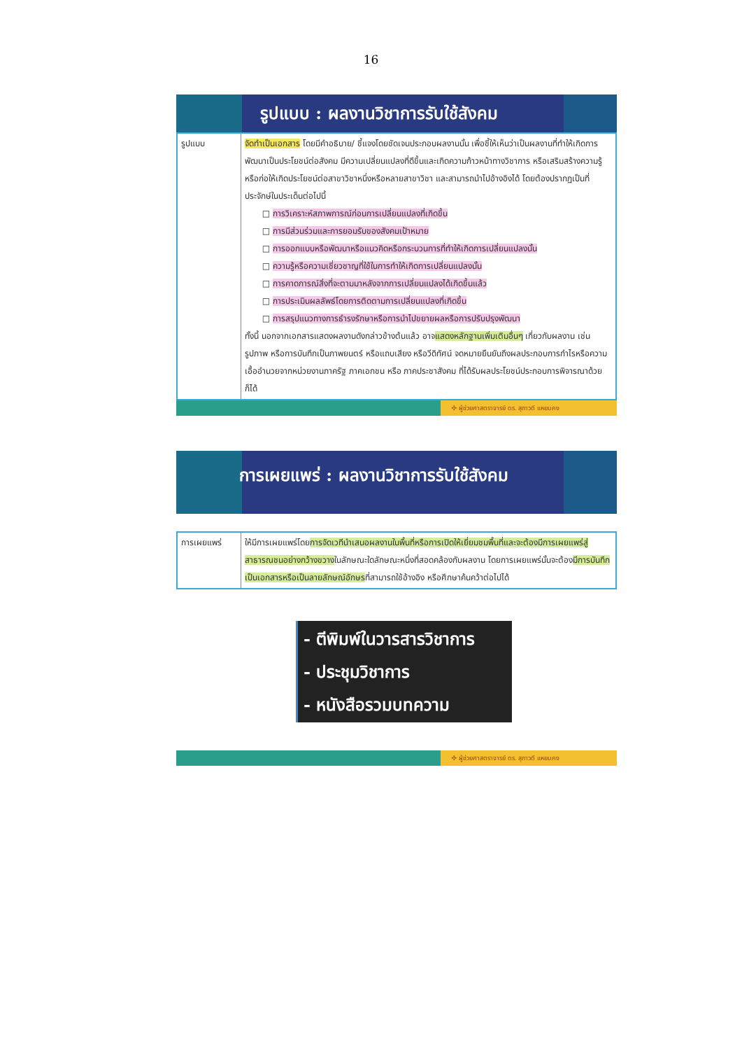16
รูปแบบ : ผลงานวิชาการรับใช้สังคม
| รูปแบบ | จัดทำเป็นเอกสาร โดยมีคำอธิบาย/ ชี้แจงโดยชัดเจนประกอบผลงานนั้น เพื่อชี้ให้เห็นว่าเป็นผลงานที่ทำให้เกิดการพัฒนาเป็นประโยชน์ต่อสังคม มีความเปลี่ยนแปลงที่ดีขึ้นและเกิดความก้าวหน้าทางวิชาการ หรือเสริมสร้างความรู้หรือก่อให้เกิดประโยชน์ต่อสาขาวิชาหนึ่งหรือหลายสาขาวิชา และสามารถนำไปอ้างอิงได้ โดยต้องปรากฏเป็นที่ประจักษ์ในประเด็นต่อไปนี้ การวิเคราะห์สภาพการณ์ก่อนการเปลี่ยนแปลงที่เกิดขึ้น การมีส่วนร่วมและการยอมรับของสังคมเป้าหมาย การออกแบบหรือพัฒนาหรือแนวคิดหรือกระบวนการที่ทำให้เกิดการเปลี่ยนแปลงนั้น ความรู้หรือความเชี่ยวชาญที่ใช้ในการทำให้เกิดการเปลี่ยนแปลงนั้น การคาดการณ์สิ่งที่จะตามมาหลังจากการเปลี่ยนแปลงได้เกิดขึ้นแล้ว การประเมินผลลัพธ์โดยการติดตามการเปลี่ยนแปลงที่เกิดขึ้น การสรุปแนวทางการธำรงรักษาหรือการนำไปขยายผลหรือการปรับปรุงพัฒนา ทั้งนี้ นอกจากเอกสารแสดงผลงานดังกล่าวข้างต้นแล้ว อาจ แสดงหลักฐานเพิ่มเติมอื่นๆ เกี่ยวกับผลงาน เช่น รูปภาพ หรือการบันทึกเป็นภาพยนตร์ หรือแถบเสียง หรือวีดิทัศน์ จดหมายยืนยันถึงผลประกอบการกำไรหรือความเอื้ออำนวยจากหน่วยงานภาครัฐ ภาคเอกชน หรือ ภาคประชาสังคม ที่ได้รับผลประโยชน์ประกอบการพิจารณาด้วยก็ได้ |
✣ ผู้ช่วยศาสตราจารย์ ดร. สุภาวดี แหยมคง
การเผยแพร่ : ผลงานวิชาการรับใช้สังคม
| การเผยแพร่ | ให้มีการเผยแพร่โดย การจัดเวทีนำเสนอผลงานในพื้นที่หรือการเปิดให้เยี่ยมชมพื้นที่และจะต้องมีการเผยแพร่สู่สาธารณชนอย่างกว้างขวาง ในลักษณะใดลักษณะหนึ่งที่สอดคล้องกับผลงาน โดยการเผยแพร่นั้นจะต้อง มีการบันทึกเป็นเอกสารหรือเป็นลายลักษณ์อักษร ที่สามารถใช้อ้างอิง หรือศึกษาค้นคว้าต่อไปได้ |
- ตีพิมพ์ในวารสารวิชาการ
- ประชุมวิชาการ
- หนังสือรวมบทความ
✣ ผู้ช่วยศาสตราจารย์ ดร. สุภาวดี แหยมคง